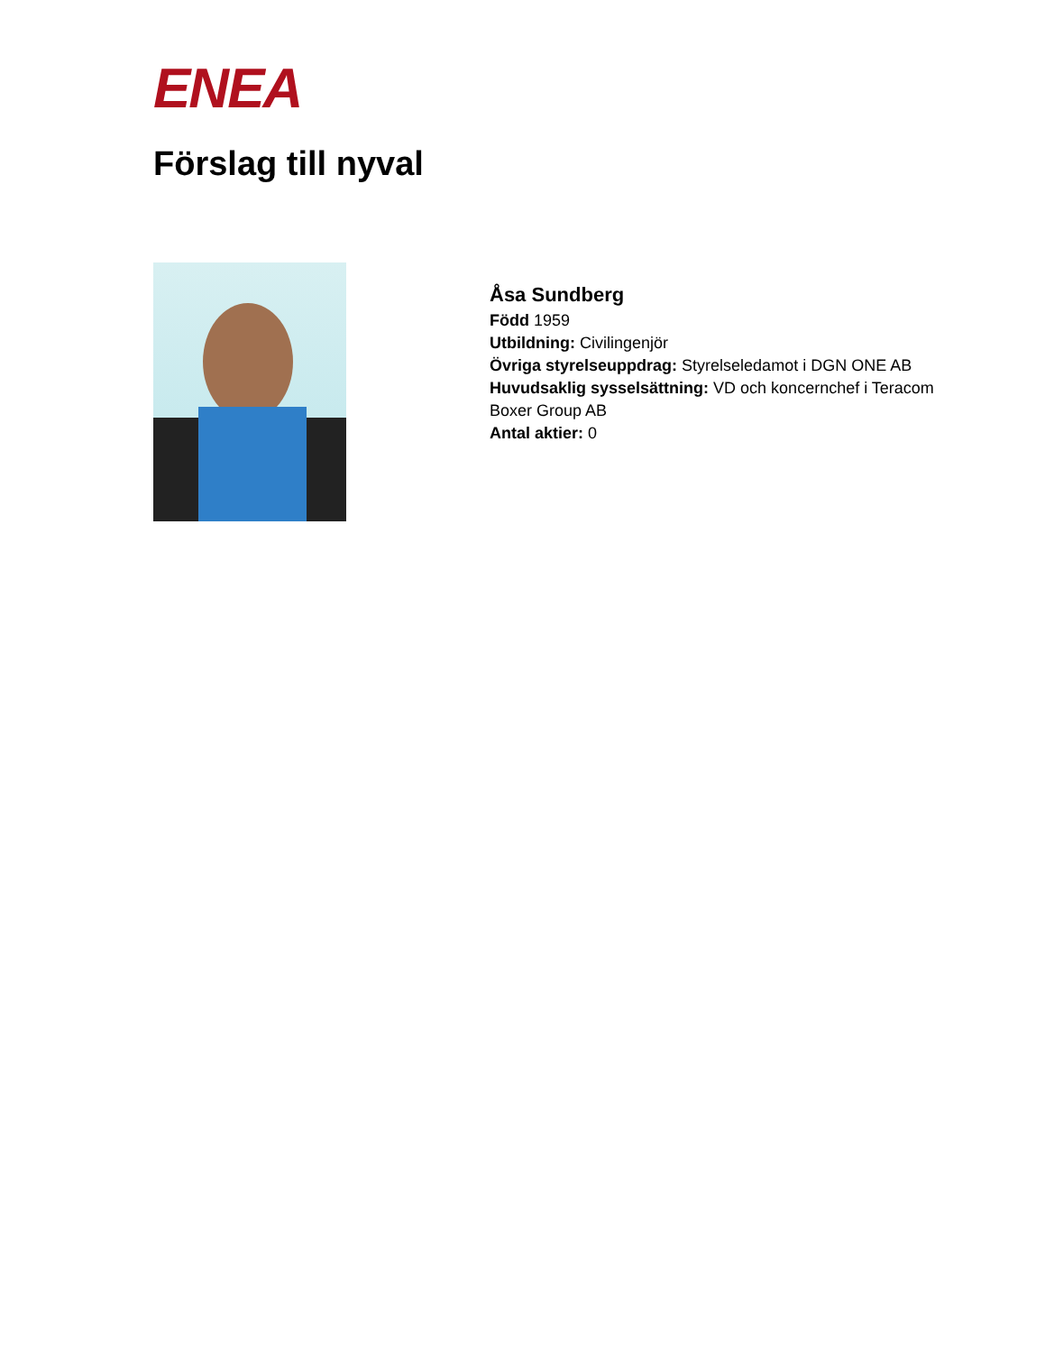ENEA
Förslag till nyval
Åsa Sundberg
Född 1959
Utbildning: Civilingenjör
Övriga styrelseuppdrag: Styrelseledamot i DGN ONE AB
Huvudsaklig sysselsättning: VD och koncernchef i Teracom Boxer Group AB
Antal aktier: 0